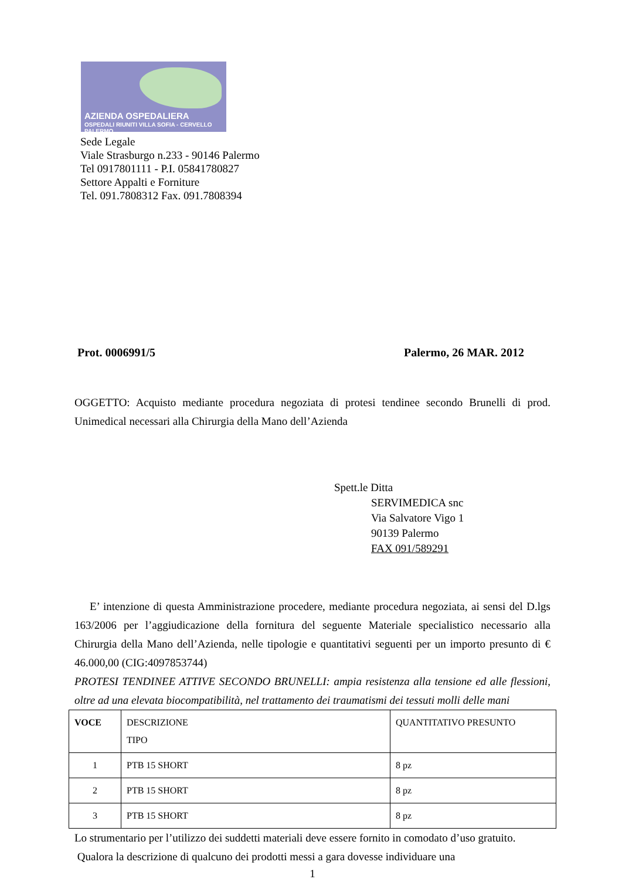AZIENDA OSPEDALIERA
OSPEDALI RIUNITI VILLA SOFIA - CERVELLO PALERMO
Sede Legale
Viale Strasburgo n.233 - 90146 Palermo
Tel 0917801111 - P.I. 05841780827
Settore Appalti e Forniture
Tel. 091.7808312 Fax. 091.7808394
Prot. 0006991/5 Palermo, 26 MAR. 2012
OGGETTO: Acquisto mediante procedura negoziata di protesi tendinee secondo Brunelli di prod. Unimedical necessari alla Chirurgia della Mano dell’Azienda
Spett.le Ditta
SERVIMEDICA snc
Via Salvatore Vigo 1
90139 Palermo
FAX 091/589291
E’ intenzione di questa Amministrazione procedere, mediante procedura negoziata, ai sensi del D.lgs 163/2006 per l’aggiudicazione della fornitura del seguente Materiale specialistico necessario alla Chirurgia della Mano dell’Azienda, nelle tipologie e quantitativi seguenti per un importo presunto di € 46.000,00 (CIG:4097853744)
PROTESI TENDINEE ATTIVE SECONDO BRUNELLI: ampia resistenza alla tensione ed alle flessioni, oltre ad una elevata biocompatibilità, nel trattamento dei traumatismi dei tessuti molli delle mani
| VOCE | DESCRIZIONE TIPO | QUANTITATIVO PRESUNTO |
| 1 | PTB 15 SHORT | 8 pz |
| 2 | PTB 15 SHORT | 8 pz |
| 3 | PTB 15 SHORT | 8 pz |
Lo strumentario per l’utilizzo dei suddetti materiali deve essere fornito in comodato d’uso gratuito.
Qualora la descrizione di qualcuno dei prodotti messi a gara dovesse individuare una
1